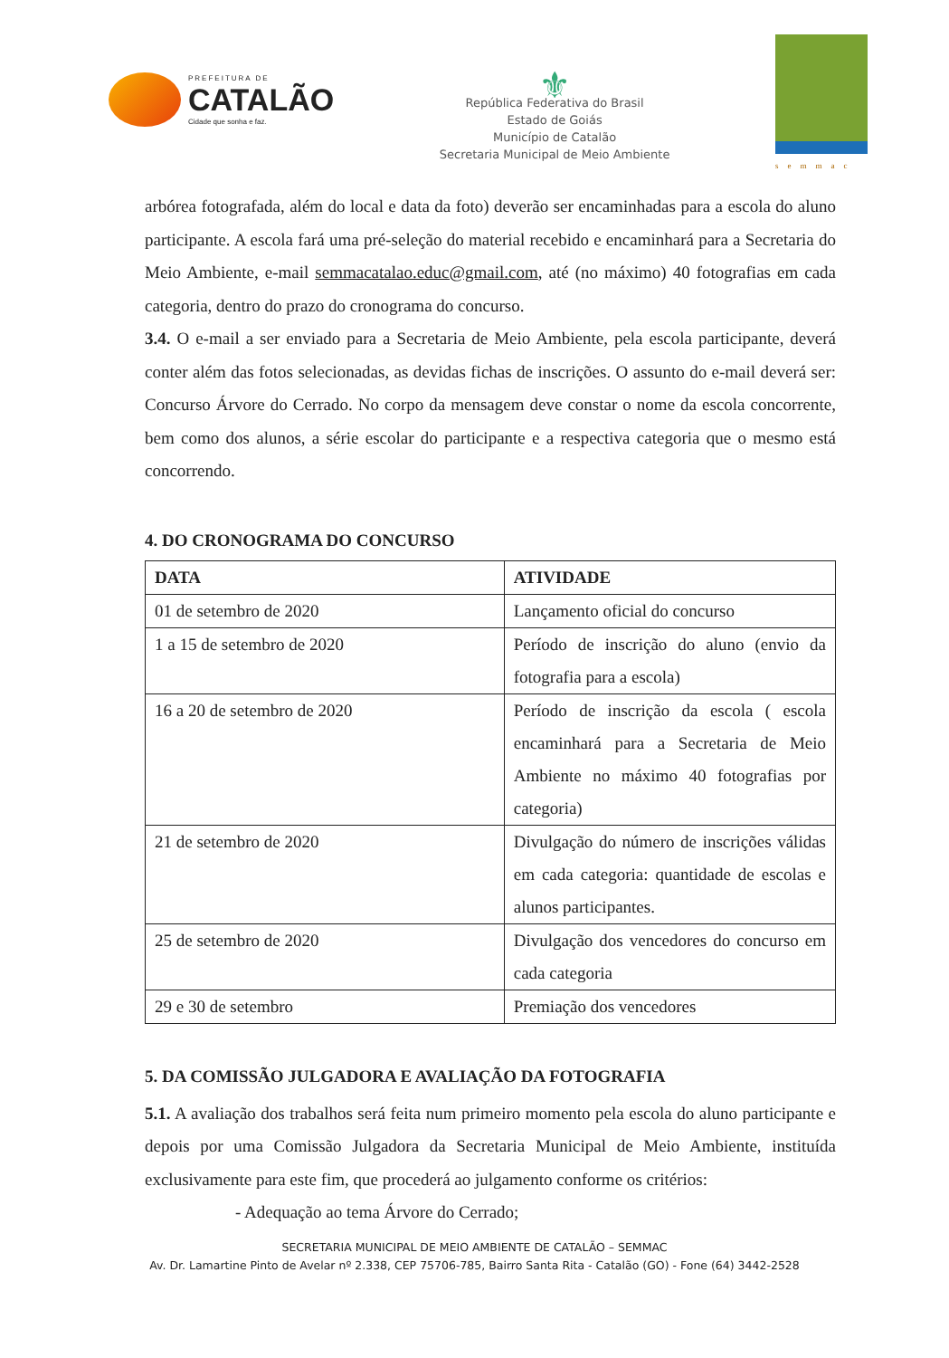PREFEITURA DE
CATALÃO
Cidade que sonha e faz.
⚜
República Federativa do Brasil
Estado de Goiás
Município de Catalão
Secretaria Municipal de Meio Ambiente
semmac
arbórea fotografada, além do local e data da foto) deverão ser encaminhadas para a escola do aluno participante. A escola fará uma pré-seleção do material recebido e encaminhará para a Secretaria do Meio Ambiente, e-mail semmacatalao.educ@gmail.com, até (no máximo) 40 fotografias em cada categoria, dentro do prazo do cronograma do concurso.
3.4. O e-mail a ser enviado para a Secretaria de Meio Ambiente, pela escola participante, deverá conter além das fotos selecionadas, as devidas fichas de inscrições. O assunto do e-mail deverá ser: Concurso Árvore do Cerrado. No corpo da mensagem deve constar o nome da escola concorrente, bem como dos alunos, a série escolar do participante e a respectiva categoria que o mesmo está concorrendo.
4. DO CRONOGRAMA DO CONCURSO
| DATA | ATIVIDADE |
| --- | --- |
| 01 de setembro de 2020 | Lançamento oficial do concurso |
| 1 a 15 de setembro de 2020 | Período de inscrição do aluno (envio da fotografia para a escola) |
| 16 a 20 de setembro de 2020 | Período de inscrição da escola ( escola encaminhará para a Secretaria de Meio Ambiente no máximo 40 fotografias por categoria) |
| 21 de setembro de 2020 | Divulgação do número de inscrições válidas em cada categoria: quantidade de escolas e alunos participantes. |
| 25 de setembro de 2020 | Divulgação dos vencedores do concurso em cada categoria |
| 29 e 30 de setembro | Premiação dos vencedores |
5. DA COMISSÃO JULGADORA E AVALIAÇÃO DA FOTOGRAFIA
5.1. A avaliação dos trabalhos será feita num primeiro momento pela escola do aluno participante e depois por uma Comissão Julgadora da Secretaria Municipal de Meio Ambiente, instituída exclusivamente para este fim, que procederá ao julgamento conforme os critérios:
- Adequação ao tema Árvore do Cerrado;
SECRETARIA MUNICIPAL DE MEIO AMBIENTE DE CATALÃO – SEMMAC
Av. Dr. Lamartine Pinto de Avelar nº 2.338, CEP 75706-785, Bairro Santa Rita - Catalão (GO) - Fone (64) 3442-2528